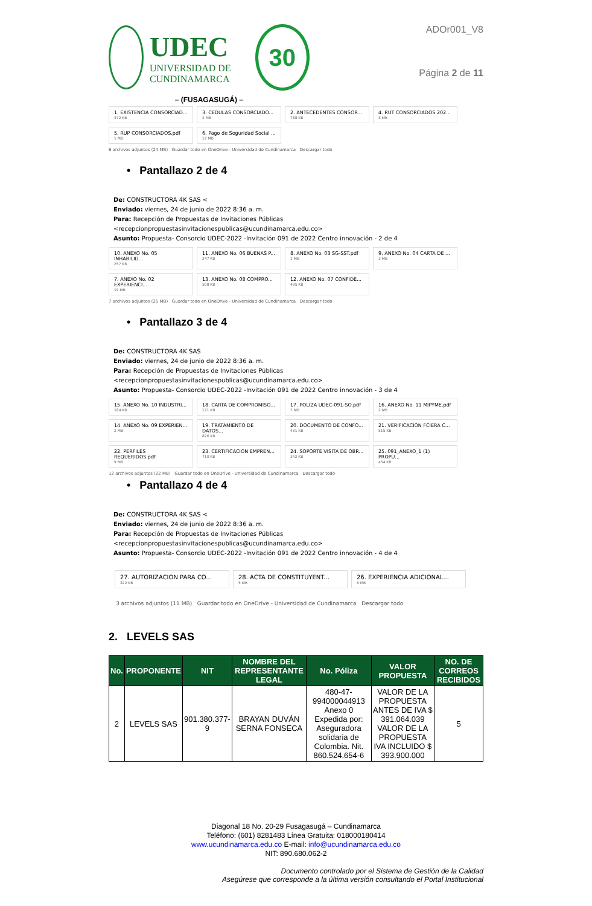UDEC
UNIVERSIDAD DE
CUNDINAMARCA
30
– (FUSAGASUGÁ) –
ADOr001_V8
Página 2 de 11
1. EXISTENCIA CONSORCIAD...
372 KB
3. CEDULAS CONSORCIADO...
2 MB
2. ANTECEDENTES CONSOR...
788 KB
4. RUT CONSORCIADOS 202...
3 MB
5. RUP CONSORCIADOS.pdf
1 MB
6. Pago de Seguridad Social ...
17 MB
6 archivos adjuntos (24 MB) Guardar todo en OneDrive - Universidad de Cundinamarca Descargar todo
• Pantallazo 2 de 4
De: CONSTRUCTORA 4K SAS <
Enviado: viernes, 24 de junio de 2022 8:36 a. m.
Para: Recepción de Propuestas de Invitaciones Públicas <recepcionpropuestasinvitacionespublicas@ucundinamarca.edu.co>
Asunto: Propuesta- Consorcio UDEC-2022 -Invitación 091 de 2022 Centro innovación - 2 de 4
10. ANEXO No. 05 INHABILID...
257 KB
11. ANEXO No. 06 BUENAS P...
247 KB
8. ANEXO No. 03 SG-SST.pdf
1 MB
9. ANEXO No. 04 CARTA DE ...
3 MB
7. ANEXO No. 02 EXPERIENCI...
19 MB
13. ANEXO No. 08 COMPRO...
508 KB
12. ANEXO No. 07 CONFIDE...
495 KB
7 archivos adjuntos (25 MB) Guardar todo en OneDrive - Universidad de Cundinamarca Descargar todo
• Pantallazo 3 de 4
De: CONSTRUCTORA 4K SAS
Enviado: viernes, 24 de junio de 2022 8:36 a. m.
Para: Recepción de Propuestas de Invitaciones Públicas <recepcionpropuestasinvitacionespublicas@ucundinamarca.edu.co>
Asunto: Propuesta- Consorcio UDEC-2022 -Invitación 091 de 2022 Centro innovación - 3 de 4
15. ANEXO No. 10 INDUSTRI...
184 KB
18. CARTA DE COMPROMISO...
171 KB
17. POLIZA UDEC-091-SO.pdf
7 MB
16. ANEXO No. 11 MIPYME.pdf
2 MB
14. ANEXO No. 09 EXPERIEN...
2 MB
19. TRATAMIENTO DE DATOS...
826 KB
20. DOCUMENTO DE CONFO...
431 KB
21. VERIFICACION FCIERA C...
515 KB
22. PERFILES REQUERIDOS.pdf
9 MB
23. CERTIFICACION EMPREN...
710 KB
24. SOPORTE VISITA DE OBR...
342 KB
25. 091_ANEXO_1 (1) PROPU...
454 KB
12 archivos adjuntos (22 MB) Guardar todo en OneDrive - Universidad de Cundinamarca Descargar todo
• Pantallazo 4 de 4
De: CONSTRUCTORA 4K SAS <
Enviado: viernes, 24 de junio de 2022 8:36 a. m.
Para: Recepción de Propuestas de Invitaciones Públicas <recepcionpropuestasinvitacionespublicas@ucundinamarca.edu.co>
Asunto: Propuesta- Consorcio UDEC-2022 -Invitación 091 de 2022 Centro innovación - 4 de 4
27. AUTORIZACION PARA CO...
322 KB
28. ACTA DE CONSTITUYENT...
5 MB
26. EXPERIENCIA ADICIONAL...
6 MB
3 archivos adjuntos (11 MB) Guardar todo en OneDrive - Universidad de Cundinamarca Descargar todo
2. LEVELS SAS
| No. | PROPONENTE | NIT | NOMBRE DEL REPRESENTANTE LEGAL | No. Póliza | VALOR PROPUESTA | NO. DE CORREOS RECIBIDOS |
| --- | --- | --- | --- | --- | --- | --- |
| 2 | LEVELS SAS | 901.380.377-9 | BRAYAN DUVÁN SERNA FONSECA | 480-47-994000044913 Anexo 0 Expedida por: Aseguradora solidaria de Colombia. Nit. 860.524.654-6 | VALOR DE LA PROPUESTA ANTES DE IVA $ 391.064.039 VALOR DE LA PROPUESTA IVA INCLUIDO $ 393.900.000 | 5 |
Diagonal 18 No. 20-29 Fusagasugá – Cundinamarca
Teléfono: (601) 8281483 Línea Gratuita: 018000180414
www.ucundinamarca.edu.co E-mail: info@ucundinamarca.edu.co
NIT: 890.680.062-2
Documento controlado por el Sistema de Gestión de la Calidad
Asegúrese que corresponde a la última versión consultando el Portal Institucional